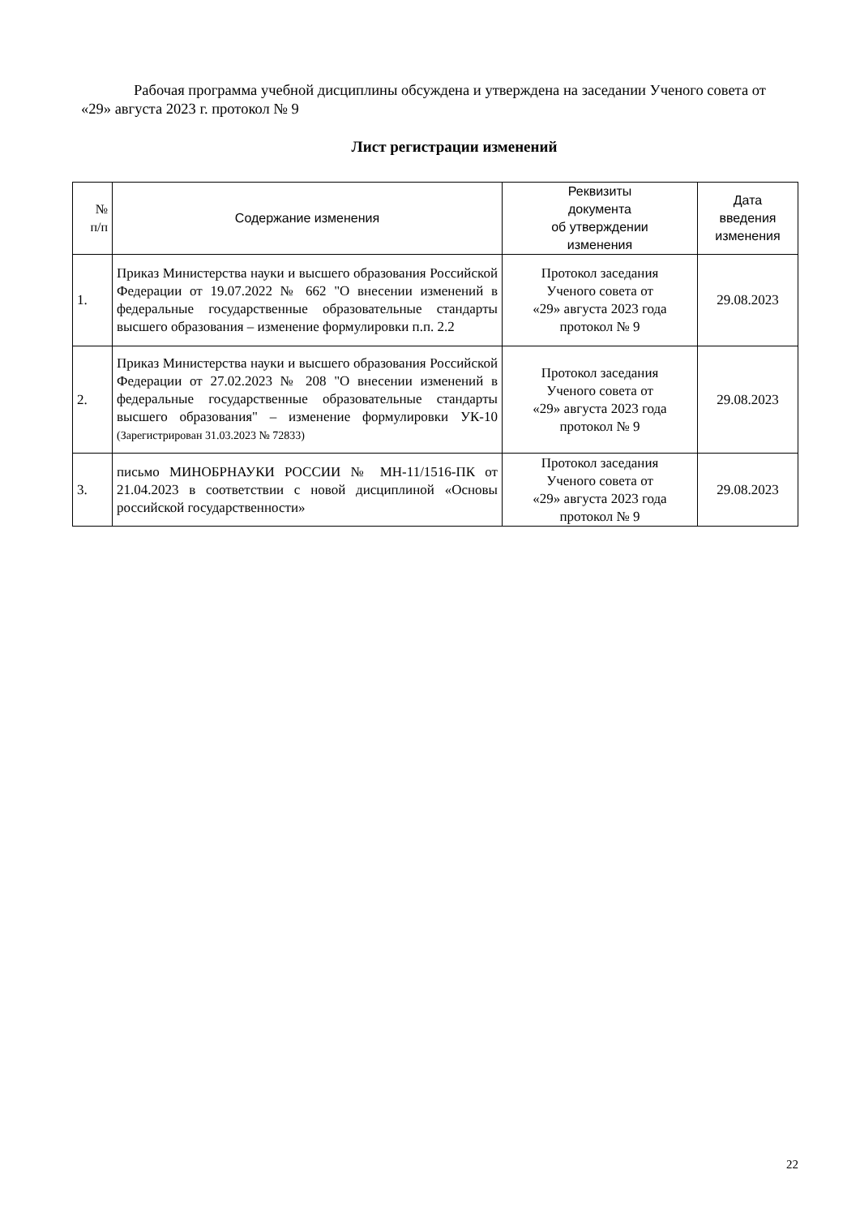Рабочая программа учебной дисциплины обсуждена и утверждена на заседании Ученого совета от «29» августа 2023 г. протокол № 9
Лист регистрации изменений
| № п/п | Содержание изменения | Реквизиты документа об утверждении изменения | Дата введения изменения |
| --- | --- | --- | --- |
| 1. | Приказ Министерства науки и высшего образования Российской Федерации от 19.07.2022 № 662 "О внесении изменений в федеральные государственные образовательные стандарты высшего образования – изменение формулировки п.п. 2.2 | Протокол заседания Ученого совета от «29» августа 2023 года протокол № 9 | 29.08.2023 |
| 2. | Приказ Министерства науки и высшего образования Российской Федерации от 27.02.2023 № 208 "О внесении изменений в федеральные государственные образовательные стандарты высшего образования" – изменение формулировки УК-10 (Зарегистрирован 31.03.2023 № 72833) | Протокол заседания Ученого совета от «29» августа 2023 года протокол № 9 | 29.08.2023 |
| 3. | письмо МИНОБРНАУКИ РОССИИ № МН-11/1516-ПК от 21.04.2023 в соответствии с новой дисциплиной «Основы российской государственности» | Протокол заседания Ученого совета от «29» августа 2023 года протокол № 9 | 29.08.2023 |
22